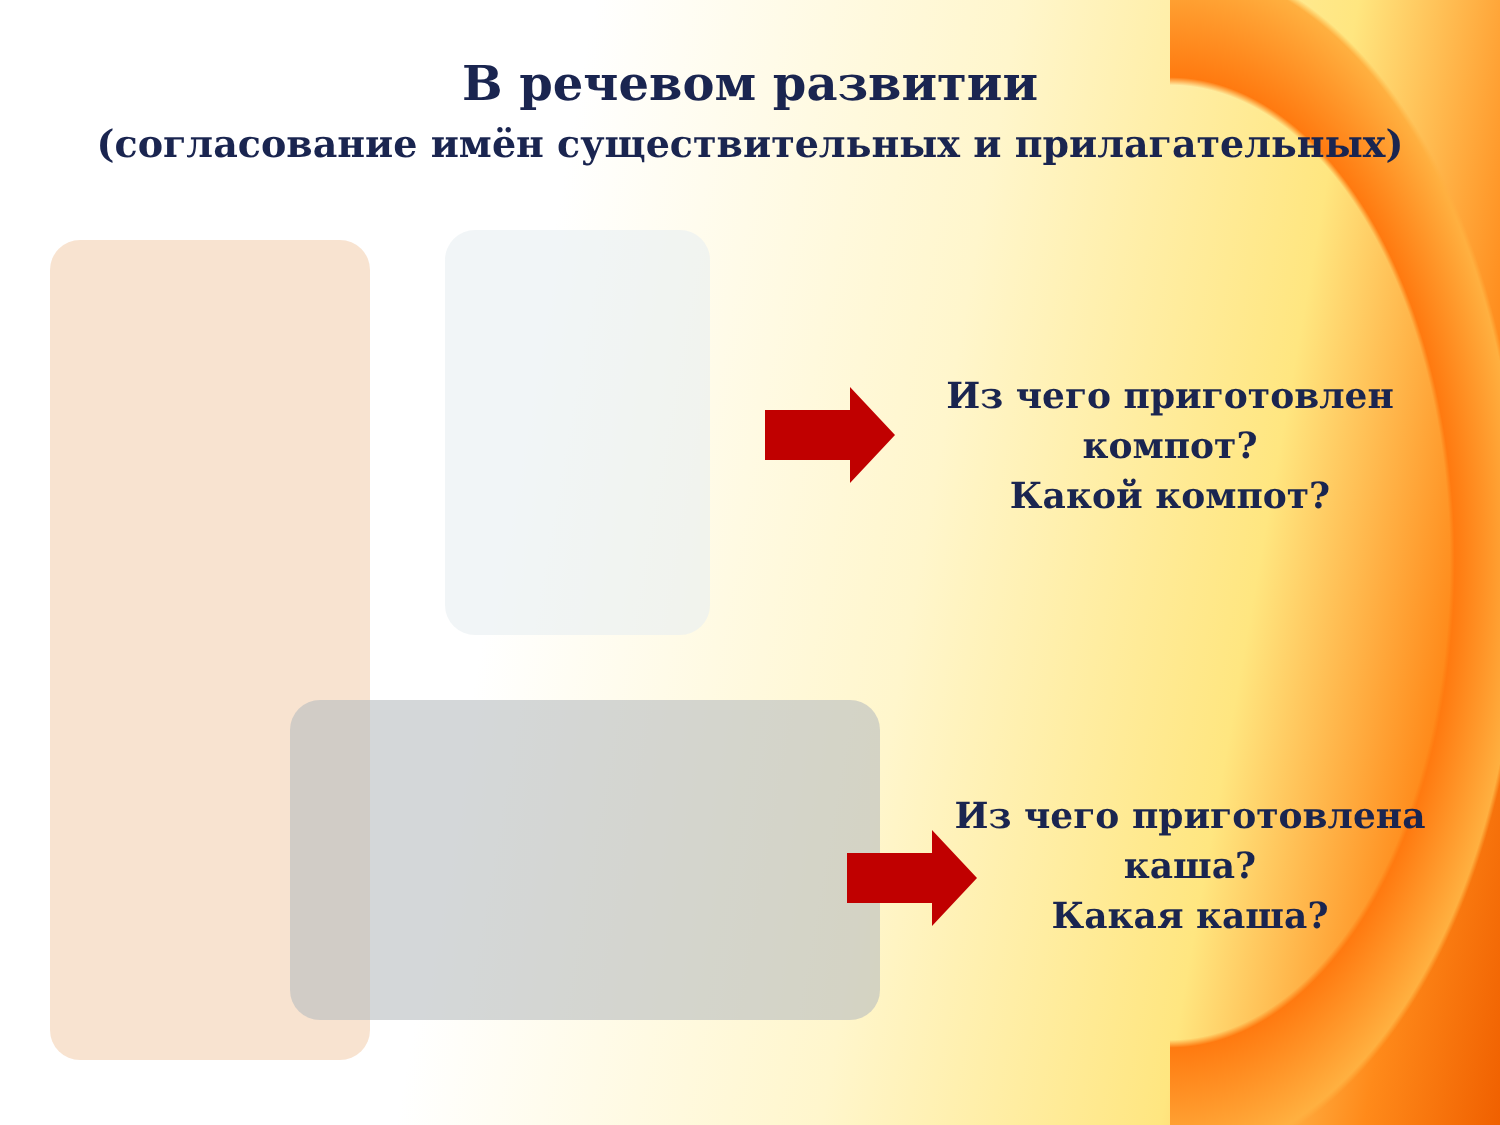В речевом развитии
(согласование имён существительных и прилагательных)
Из чего приготовлен компот?
Какой компот?
Из чего приготовлена каша?
Какая каша?